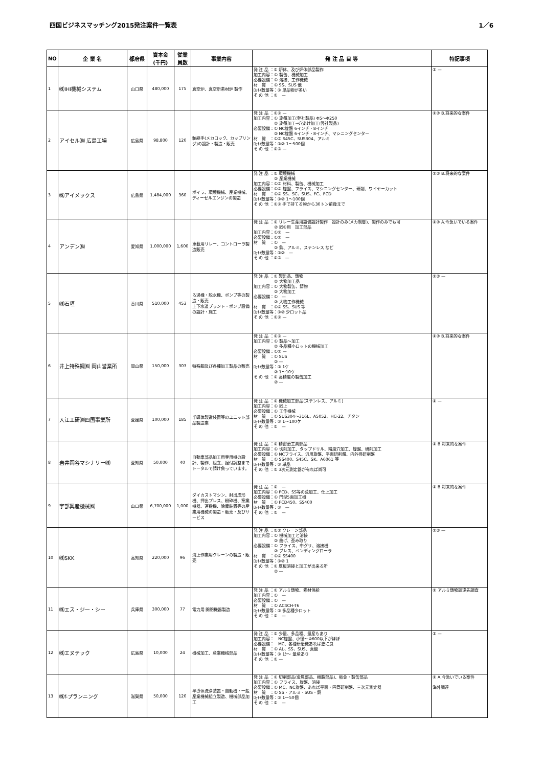四国ビジネスマッチング2015発注案件一覧表 1／6
| NO | 企 業 名 | 都府県 | 資本金 (千円) | 従業員数 | 事業内容 | 発 注 品 目 等 | 特記事項 |
| --- | --- | --- | --- | --- | --- | --- | --- |
| 1 | ㈱IHI機械システム | 山口県 | 480,000 | 175 | 真空炉、真空新素材炉 製作 | 発 注 品 ：① 炉体、及び炉体部品製作 加工内容：① 製缶、機械加工 必要設備：① 溶接、工作機械 材 質 ：① SS、SUS 他 ﾛｯﾄ/数量等：① 単品物が多い そ の 他 ：① — | ① — |
| 2 | アイセル㈱ 広島工場 | 広島県 | 98,800 | 120 | 軸継手(メカロック、カップリング)の設計・製造・販売 | 発 注 品 ：①② — 加工内容：① 旋盤加工(弊社製品) Φ5～Φ250 ② 旋盤加工→穴あけ加工(弊社製品) 必要設備：① NC旋盤 6インチ・8インチ ② NC旋盤 6インチ・8インチ、マシニングセンター 材 質 ：①② S45C、SUS304、アルミ ﾛｯﾄ/数量等：①② 1～500個 そ の 他 ：①② — | ①② B.将来的な案件 |
| 3 | ㈱アイメックス | 広島県 | 1,484,000 | 360 | ボイラ、環境機械、産業機械、ディーゼルエンジンの製造 | 発 注 品 ：① 環境機械 ② 産業機械 加工内容：①② 材料、製缶、機械加工 必要設備：①② 旋盤、フライス、マシニングセンター、研削、ワイヤーカット 材 質 ：①② SS、SC、SUS、FC、FCD ﾛｯﾄ/数量等：①② 1～100個 そ の 他 ：①② 手で持てる物から30トン前後まで | ①② B.将来的な案件 |
| 4 | アンデン㈱ | 愛知県 | 1,000,000 | 1,600 | 車載用リレー、コントローラ製造販売 | 発 注 品 ：① リレー生産用設備設計製作 設計のみ(メカ制御)、製作のみでも可 ② 同①用 加工部品 加工内容：①② — 必要設備：①② — 材 質 ：① — ② 鉄、アルミ、ステンレス など ﾛｯﾄ/数量等：①② — そ の 他 ：①② — | ①② A.今急いでいる案件 |
| 5 | ㈱石垣 | 香川県 | 510,000 | 453 | ろ過機・脱水機、ポンプ等の製造・販売 上下水道プラント・ポンプ設備の設計・施工 | 発 注 品 ：① 製缶品、鋳物 ② 大物加工品 加工内容：① 大物製缶、鋳物 ② 大物加工 必要設備：① — ② 大物工作機械 材 質 ：①② SS、SUS 等 ﾛｯﾄ/数量等：①② 少ロット品 そ の 他 ：①② — | ①② — |
| 6 | 井上特殊鋼㈱ 岡山営業所 | 岡山県 | 150,000 | 303 | 特殊鋼及び各種加工製品の販売 | 発 注 品 ：①② — 加工内容：① 製品～加工 ② 多品種小ロットの機械加工 必要設備：①② — 材 質 ：① SUS ② — ﾛｯﾄ/数量等：① 1ケ ② 1～10ケ そ の 他 ：① 高精度の製缶加工 ② — | ①② B.将来的な案件 |
| 7 | 入江工研㈱四国事業所 | 愛媛県 | 100,000 | 185 | 半導体製造装置等のユニット部品製造業 | 発 注 品 ：① 機械加工部品(ステンレス、アルミ) 加工内容：① 同上 必要設備：① 工作機械 材 質 ：① SUS304～316L、A5052、HC-22、チタン ﾛｯﾄ/数量等：① 1～100ケ そ の 他 ：① — | ① — |
| 8 | 岩井岡谷マシナリー㈱ | 愛知県 | 50,000 | 40 | 自動車部品加工用専用機の設計、製作、組立、据付調整までトータルで請け負っています。 | 発 注 品 ：① 精密治工具部品 加工内容：① 切削加工、タップドリル、精度穴加工、旋盤、研削加工 必要設備：① NCフライス、汎用旋盤、平面研削盤、内外径研削盤 材 質 ：① SS400、S45C、SK、A6061 等 ﾛｯﾄ/数量等：① 単品 そ の 他 ：① 3次元測定器が有れば尚可 | ① B.将来的な案件 |
| 9 | 宇部興産機械㈱ | 山口県 | 6,700,000 | 1,000 | ダイカストマシン、射出成形機、押出プレス、粉砕機、窯業機器、運搬機、除塵装置等の産業用機械の製造・販売・及びサービス | 発 注 品 ：① — 加工内容：① FCD、SS等の荒加工、仕上加工 必要設備：① 門型5面加工機 材 質 ：① FCD450、SS400 ﾛｯﾄ/数量等：① — そ の 他 ：① — | ① B.将来的な案件 |
| 10 | ㈱SKK | 高知県 | 220,000 | 96 | 海上作業用クレーンの製造・販売 | 発 注 品 ：①② クレーン部品 加工内容：① 機械加工と溶接 ② 曲げ、歪み取り 必要設備：① フライス、中グリ、溶接機 ② プレス、ベンディングローラ 材 質 ：①② SS400 ﾛｯﾄ/数量等：①② 1 そ の 他 ：① 厚板溶接と加工が出来る所 ② — | ①② — |
| 11 | ㈱エス・ジー・シー | 兵庫県 | 300,000 | 77 | 電力用 開閉機器製造 | 発 注 品 ：① アルミ鋳物、素材供給 加工内容：① — 必要設備：① — 材 質 ：① AC4CH-T6 ﾛｯﾄ/数量等：① 多品種少ロット そ の 他 ：① — | ① アルミ鋳物調達先調査 |
| 12 | ㈱エヌテック | 広島県 | 10,000 | 24 | 機械加工、産業機械部品 | 発 注 品 ：① 少量、多品種、量産もあり 加工内容： NC旋盤、小径～Φ600以下がほぼ 必要設備： MC、各種研磨機あれば更に良 材 質 ：① AL、SS、SUS、真鍮 ﾛｯﾄ/数量等：① 1ｹ～ 量産あり そ の 他 ：① — | ① — |
| 13 | ㈱f-プランニング | 滋賀県 | 50,000 | 120 | 半導体洗浄装置・自動機・一般産業機械組立製造、機械部品加工 | 発 注 品 ：① 切削部品(金属部品、樹脂部品)、板金・製缶部品 加工内容：① フライス、旋盤、溶接 必要設備：① MC、NC旋盤、あれば平面・円筒研削盤、三次元測定器 材 質 ：① SS・アルミ・SUS・銅 ﾛｯﾄ/数量等：① 1～50個 そ の 他 ：① — | ① A.今急いでいる案件 海外調達 |